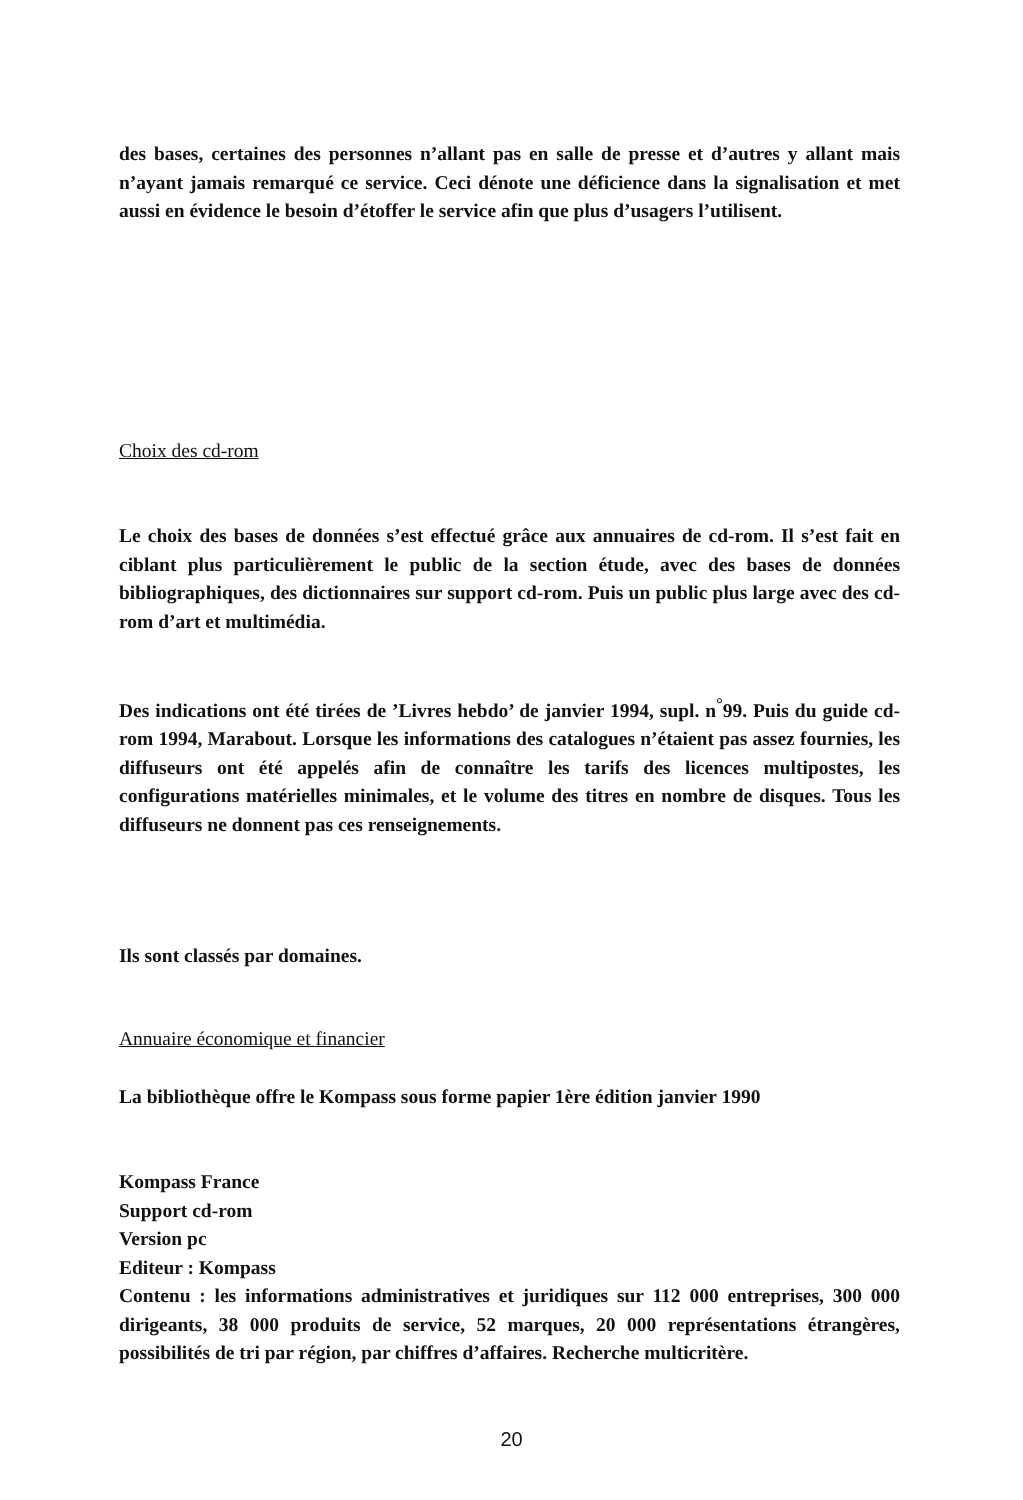des bases, certaines des personnes n’allant pas en salle de presse et d’autres y allant mais n’ayant jamais remarqué ce service. Ceci dénote une déficience dans la signalisation et met aussi en évidence le besoin d’étoffer le service afin que plus d’usagers l’utilisent.
Choix des cd-rom
Le choix des bases de données s’est effectué grâce aux annuaires de cd-rom. Il s’est fait en ciblant plus particulièrement le public de la section étude, avec des bases de données bibliographiques, des dictionnaires sur support cd-rom. Puis un public plus large avec des cd-rom d’art et multimédia.
Des indications ont été tirées de ’Livres hebdo’ de janvier 1994, supl. n<sup>°</sup>99. Puis du guide cd-rom 1994, Marabout. Lorsque les informations des catalogues n’étaient pas assez fournies, les diffuseurs ont été appelés afin de connaître les tarifs des licences multipostes, les configurations matérielles minimales, et le volume des titres en nombre de disques. Tous les diffuseurs ne donnent pas ces renseignements.
Ils sont classés par domaines.
Annuaire économique et financier
La bibliothèque offre le Kompass sous forme papier 1ère édition janvier 1990
Kompass France
Support cd-rom
Version pc
Editeur : Kompass
Contenu : les informations administratives et juridiques sur 112 000 entreprises, 300 000 dirigeants, 38 000 produits de service, 52 marques, 20 000 représentations étrangères, possibilités de tri par région, par chiffres d’affaires. Recherche multicritère.
20